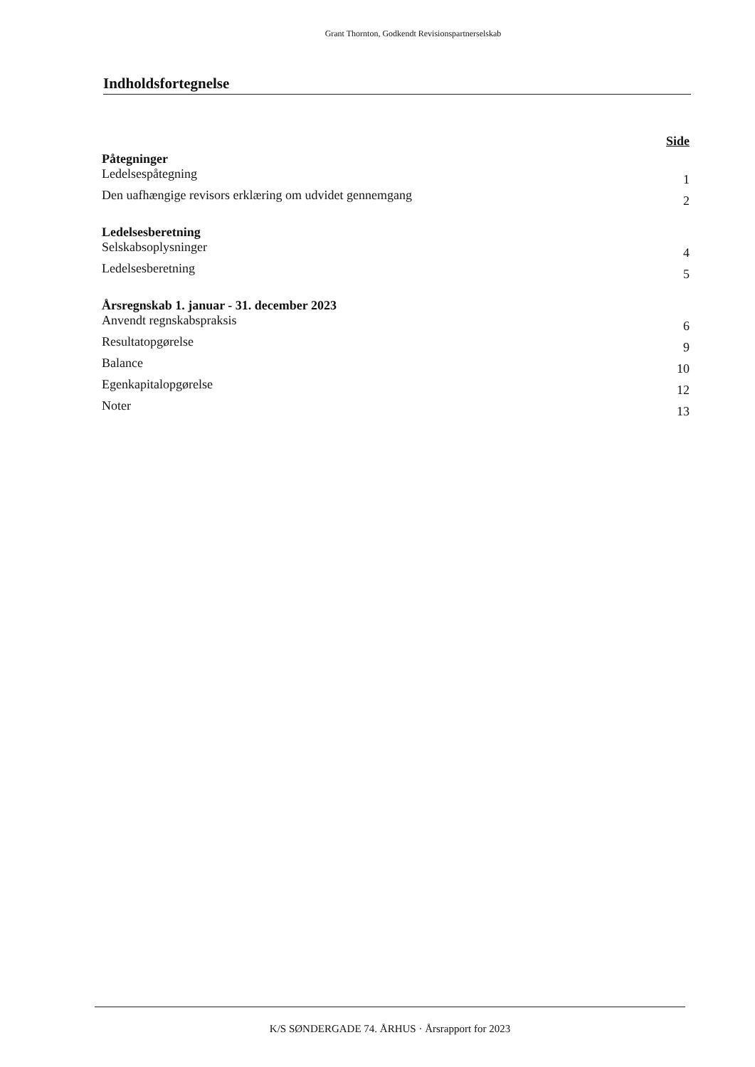Grant Thornton, Godkendt Revisionspartnerselskab
Indholdsfortegnelse
Side
Påtegninger
Ledelsespåtegning 1
Den uafhængige revisors erklæring om udvidet gennemgang 2
Ledelsesberetning
Selskabsoplysninger 4
Ledelsesberetning 5
Årsregnskab 1. januar - 31. december 2023
Anvendt regnskabspraksis 6
Resultatopgørelse 9
Balance 10
Egenkapitalopgørelse 12
Noter 13
K/S SØNDERGADE 74. ÅRHUS · Årsrapport for 2023